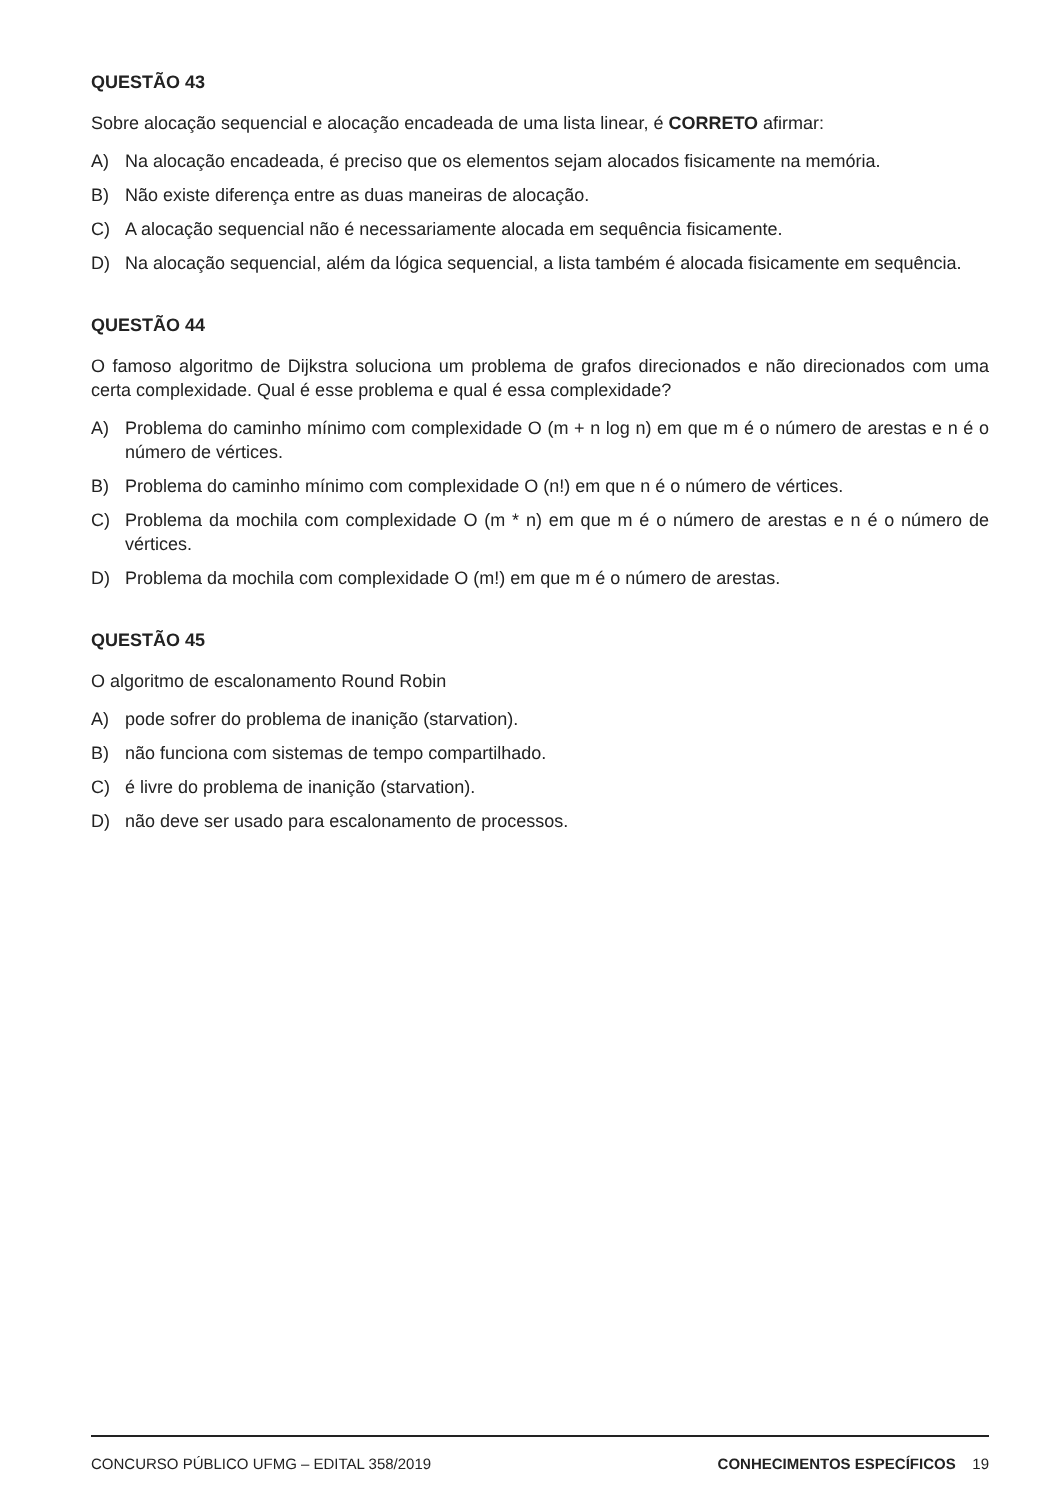QUESTÃO 43
Sobre alocação sequencial e alocação encadeada de uma lista linear, é CORRETO afirmar:
A) Na alocação encadeada, é preciso que os elementos sejam alocados fisicamente na memória.
B) Não existe diferença entre as duas maneiras de alocação.
C) A alocação sequencial não é necessariamente alocada em sequência fisicamente.
D) Na alocação sequencial, além da lógica sequencial, a lista também é alocada fisicamente em sequência.
QUESTÃO 44
O famoso algoritmo de Dijkstra soluciona um problema de grafos direcionados e não direcionados com uma certa complexidade. Qual é esse problema e qual é essa complexidade?
A) Problema do caminho mínimo com complexidade O (m + n log n) em que m é o número de arestas e n é o número de vértices.
B) Problema do caminho mínimo com complexidade O (n!) em que n é o número de vértices.
C) Problema da mochila com complexidade O (m * n) em que m é o número de arestas e n é o número de vértices.
D) Problema da mochila com complexidade O (m!) em que m é o número de arestas.
QUESTÃO 45
O algoritmo de escalonamento Round Robin
A) pode sofrer do problema de inanição (starvation).
B) não funciona com sistemas de tempo compartilhado.
C) é livre do problema de inanição (starvation).
D) não deve ser usado para escalonamento de processos.
CONCURSO PÚBLICO UFMG – EDITAL 358/2019 CONHECIMENTOS ESPECÍFICOS 19